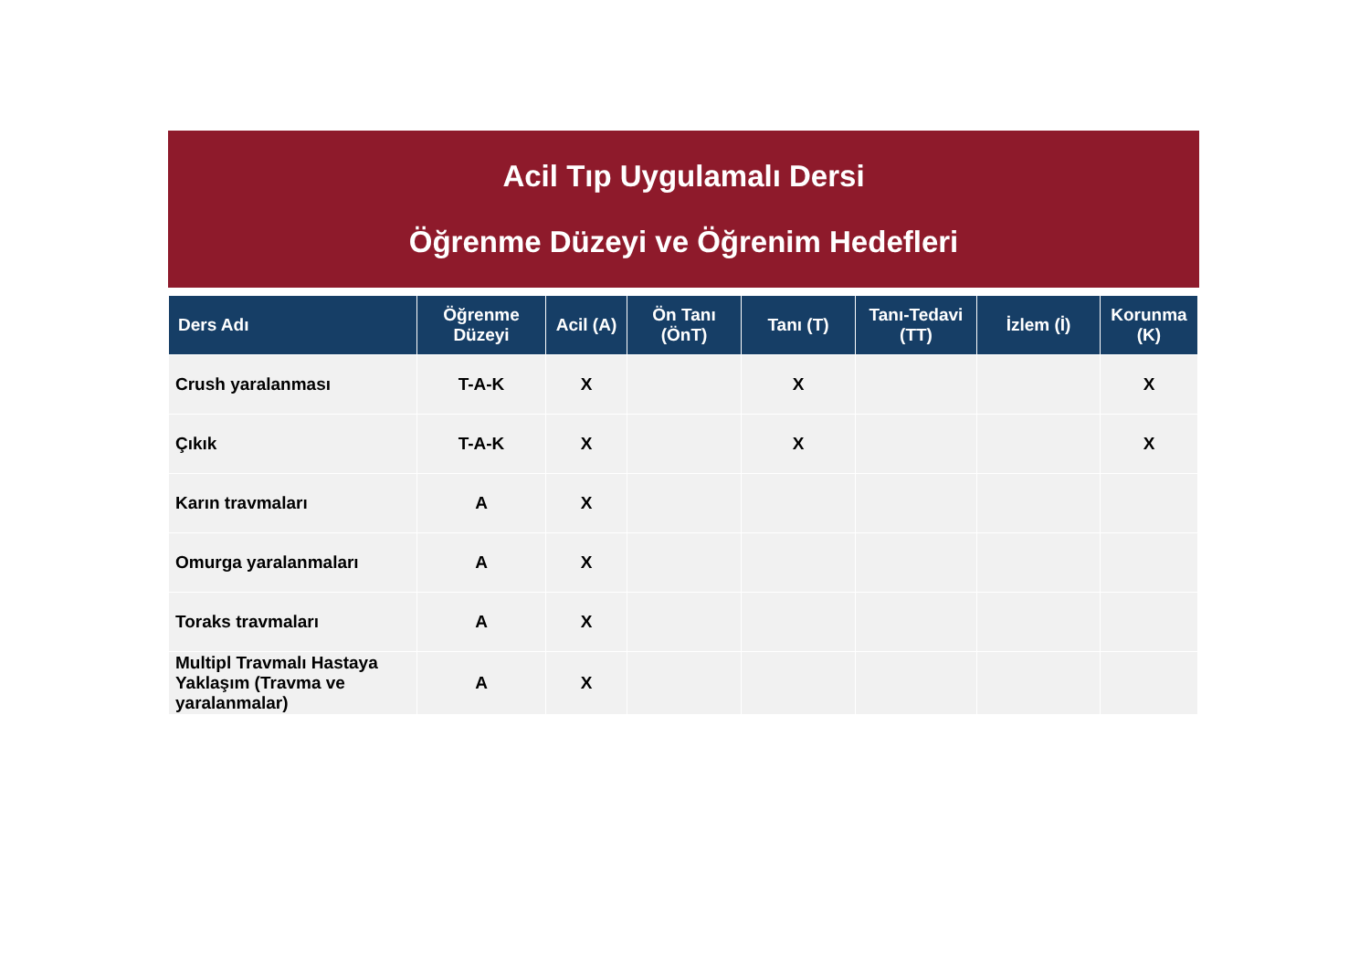Acil Tıp Uygulamalı Dersi
Öğrenme Düzeyi ve Öğrenim Hedefleri
| Ders Adı | Öğrenme Düzeyi | Acil (A) | Ön Tanı (ÖnT) | Tanı (T) | Tanı-Tedavi (TT) | İzlem (İ) | Korunma (K) |
| --- | --- | --- | --- | --- | --- | --- | --- |
| Crush yaralanması | T-A-K | X | | X | | | X |
| Çıkık | T-A-K | X | | X | | | X |
| Karın travmaları | A | X | | | | | |
| Omurga yaralanmaları | A | X | | | | | |
| Toraks travmaları | A | X | | | | | |
| Multipl Travmalı Hastaya Yaklaşım (Travma ve yaralanmalar) | A | X | | | | | |